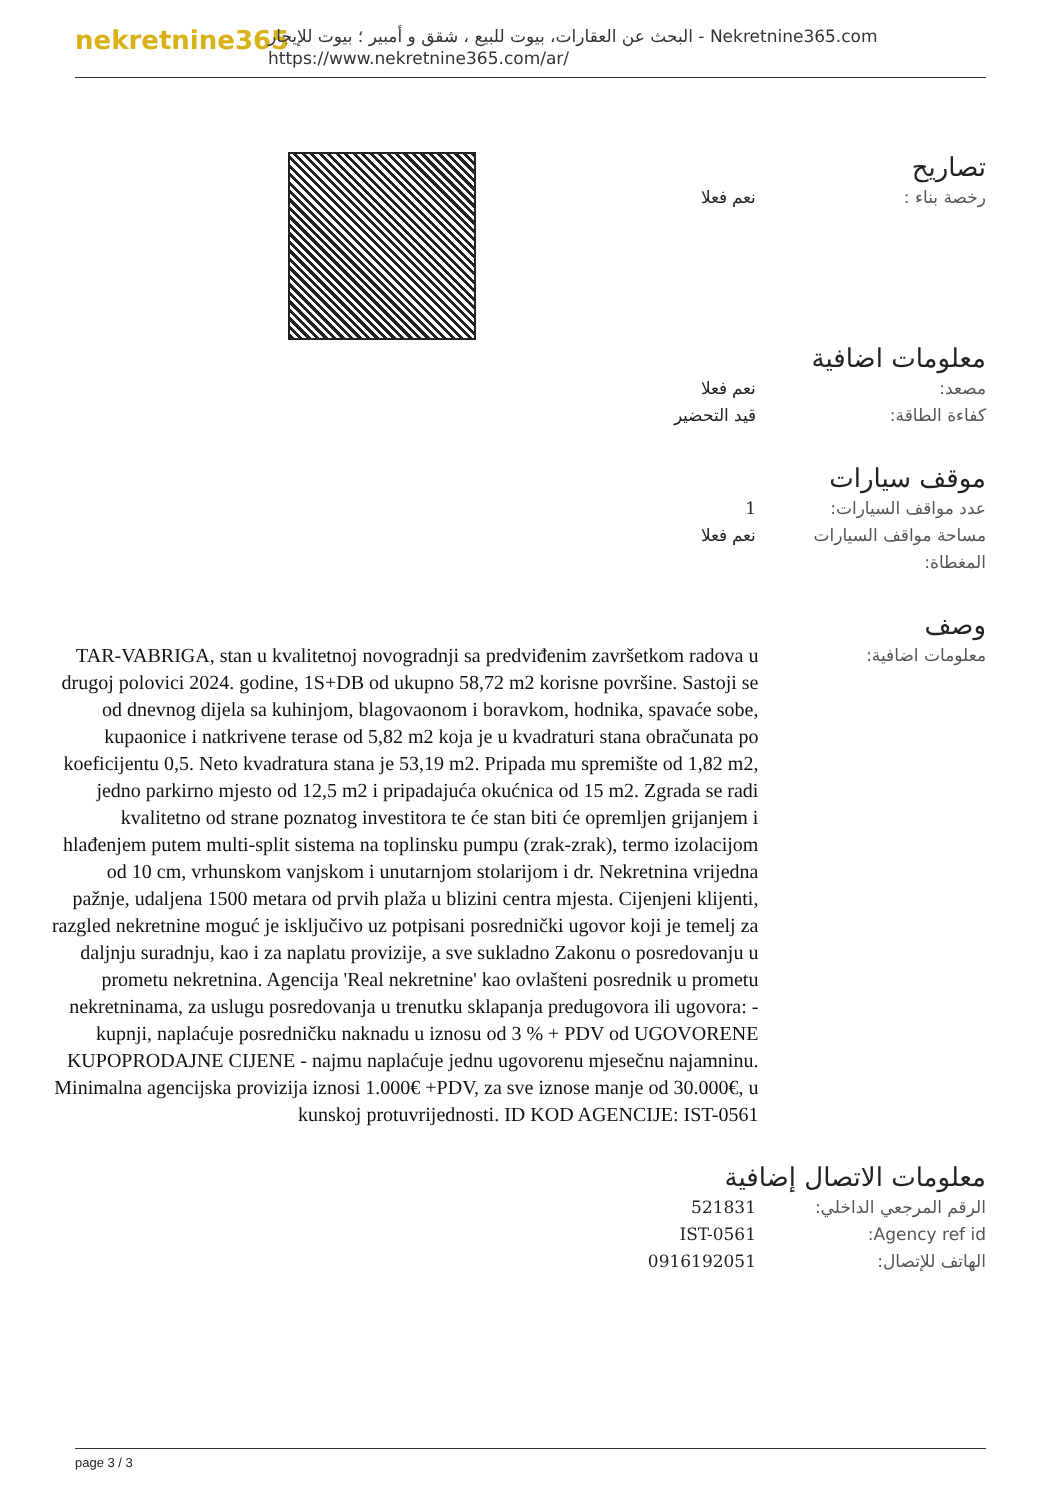nekretnine365
البحث عن العقارات، بيوت للبيع ، شقق و أمبير ؛ بيوت للإيجار - Nekretnine365.com
https://www.nekretnine365.com/ar/
تصاريح
رخصة بناء : نعم فعلا
معلومات اضافية
مصعد: نعم فعلا
كفاءة الطاقة: قيد التحضير
موقف سيارات
عدد مواقف السيارات: 1
مساحة مواقف السيارات المغطاة:
نعم فعلا
وصف
معلومات اضافية:
TAR-VABRIGA, stan u kvalitetnoj novogradnji sa predviđenim završetkom radova u drugoj polovici 2024. godine, 1S+DB od ukupno 58,72 m2 korisne površine. Sastoji se od dnevnog dijela sa kuhinjom, blagovaonom i boravkom, hodnika, spavaće sobe, kupaonice i natkrivene terase od 5,82 m2 koja je u kvadraturi stana obračunata po koeficijentu 0,5. Neto kvadratura stana je 53,19 m2. Pripada mu spremište od 1,82 m2, jedno parkirno mjesto od 12,5 m2 i pripadajuća okućnica od 15 m2. Zgrada se radi kvalitetno od strane poznatog investitora te će stan biti će opremljen grijanjem i hlađenjem putem multi-split sistema na toplinsku pumpu (zrak-zrak), termo izolacijom od 10 cm, vrhunskom vanjskom i unutarnjom stolarijom i dr. Nekretnina vrijedna pažnje, udaljena 1500 metara od prvih plaža u blizini centra mjesta. Cijenjeni klijenti, razgled nekretnine moguć je isključivo uz potpisani posrednički ugovor koji je temelj za daljnju suradnju, kao i za naplatu provizije, a sve sukladno Zakonu o posredovanju u prometu nekretnina. Agencija 'Real nekretnine' kao ovlašteni posrednik u prometu nekretninama, za uslugu posredovanja u trenutku sklapanja predugovora ili ugovora: - kupnji, naplaćuje posredničku naknadu u iznosu od 3 % + PDV od UGOVORENE KUPOPRODAJNE CIJENE - najmu naplaćuje jednu ugovorenu mjesečnu najamninu. Minimalna agencijska provizija iznosi 1.000€ +PDV, za sve iznose manje od 30.000€, u kunskoj protuvrijednosti. ID KOD AGENCIJE: IST-0561
معلومات الاتصال إضافية
الرقم المرجعي الداخلي: 521831
Agency ref id: IST-0561
الهاتف للإتصال: 0916192051
page 3 / 3